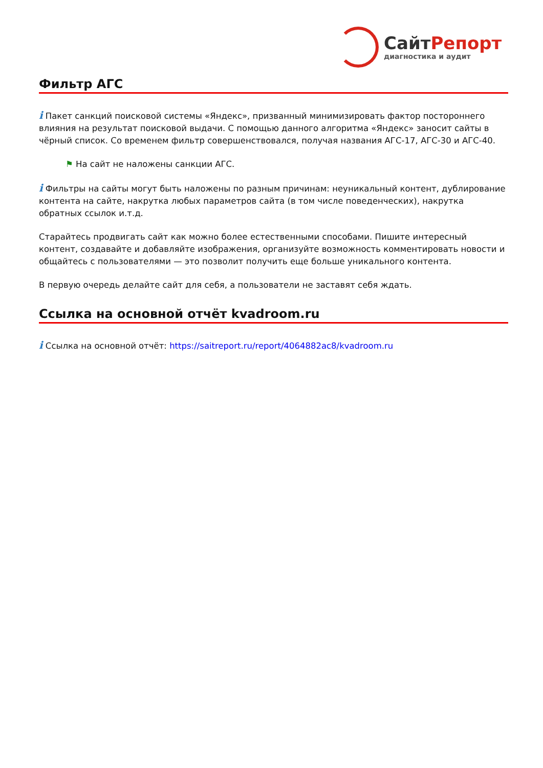СайтРепорт
диагностика и аудит
Фильтр АГС
i Пакет санкций поисковой системы «Яндекс», призванный минимизировать фактор постороннего влияния на результат поисковой выдачи. С помощью данного алгоритма «Яндекс» заносит сайты в чёрный список. Со временем фильтр совершенствовался, получая названия АГС-17, АГС-30 и АГС-40.
⚑ На сайт не наложены санкции АГС.
i Фильтры на сайты могут быть наложены по разным причинам: неуникальный контент, дублирование контента на сайте, накрутка любых параметров сайта (в том числе поведенческих), накрутка обратных ссылок и.т.д.
Старайтесь продвигать сайт как можно более естественными способами. Пишите интересный контент, создавайте и добавляйте изображения, организуйте возможность комментировать новости и общайтесь с пользователями — это позволит получить еще больше уникального контента.
В первую очередь делайте сайт для себя, а пользователи не заставят себя ждать.
Ссылка на основной отчёт kvadroom.ru
i Ссылка на основной отчёт: https://saitreport.ru/report/4064882ac8/kvadroom.ru